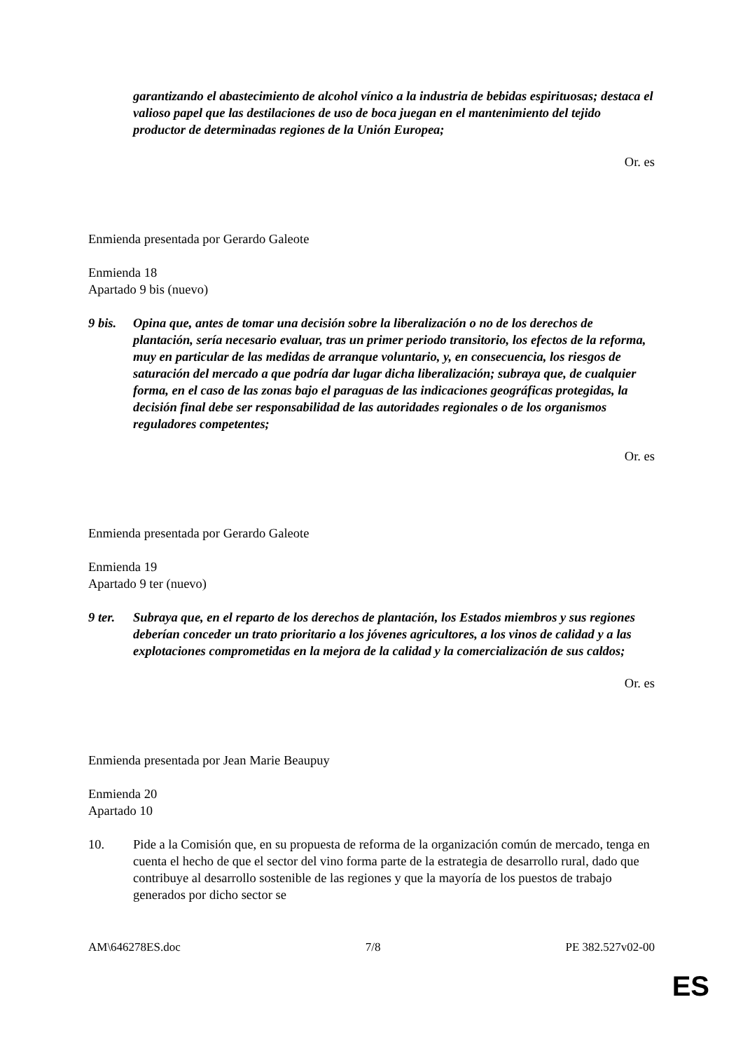garantizando el abastecimiento de alcohol vínico a la industria de bebidas espirituosas; destaca el valioso papel que las destilaciones de uso de boca juegan en el mantenimiento del tejido productor de determinadas regiones de la Unión Europea;
Or. es
Enmienda presentada por Gerardo Galeote
Enmienda 18
Apartado 9 bis (nuevo)
9 bis.
Opina que, antes de tomar una decisión sobre la liberalización o no de los derechos de plantación, sería necesario evaluar, tras un primer periodo transitorio, los efectos de la reforma, muy en particular de las medidas de arranque voluntario, y, en consecuencia, los riesgos de saturación del mercado a que podría dar lugar dicha liberalización; subraya que, de cualquier forma, en el caso de las zonas bajo el paraguas de las indicaciones geográficas protegidas, la decisión final debe ser responsabilidad de las autoridades regionales o de los organismos reguladores competentes;
Or. es
Enmienda presentada por Gerardo Galeote
Enmienda 19
Apartado 9 ter (nuevo)
9 ter.
Subraya que, en el reparto de los derechos de plantación, los Estados miembros y sus regiones deberían conceder un trato prioritario a los jóvenes agricultores, a los vinos de calidad y a las explotaciones comprometidas en la mejora de la calidad y la comercialización de sus caldos;
Or. es
Enmienda presentada por Jean Marie Beaupuy
Enmienda 20
Apartado 10
10. Pide a la Comisión que, en su propuesta de reforma de la organización común de mercado, tenga en cuenta el hecho de que el sector del vino forma parte de la estrategia de desarrollo rural, dado que contribuye al desarrollo sostenible de las regiones y que la mayoría de los puestos de trabajo generados por dicho sector se
AM\646278ES.doc 7/8 PE 382.527v02-00
ES